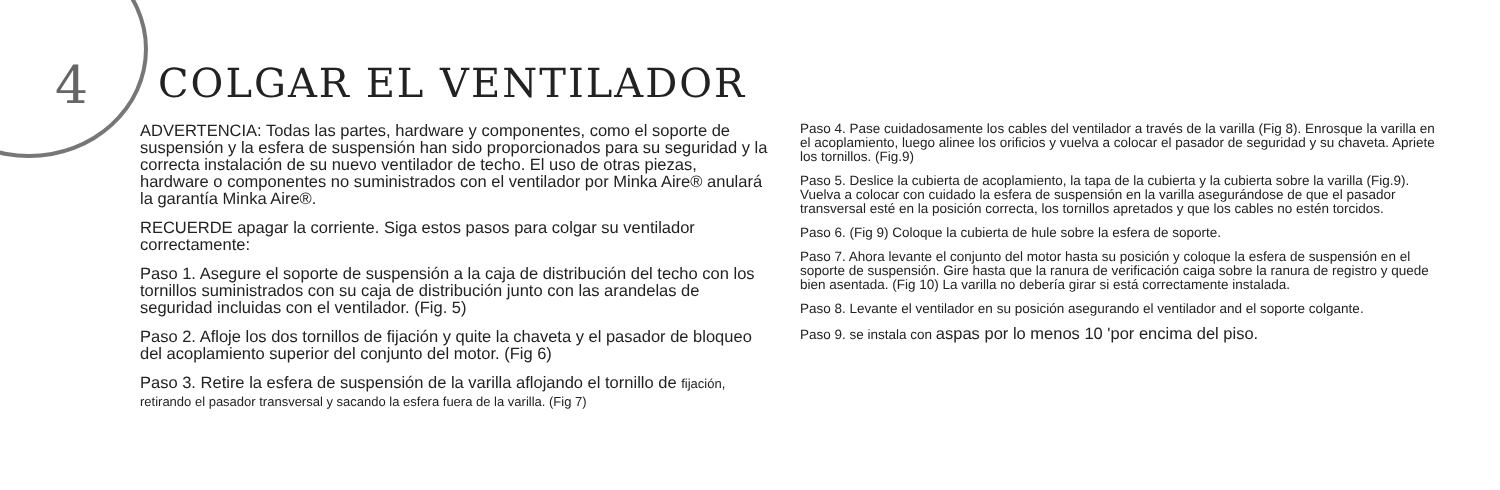4 COLGAR EL VENTILADOR
ADVERTENCIA: Todas las partes, hardware y componentes, como el soporte de suspensión y la esfera de suspensión han sido proporcionados para su seguridad y la correcta instalación de su nuevo ventilador de techo. El uso de otras piezas, hardware o componentes no suministrados con el ventilador por Minka Aire® anulará la garantía Minka Aire®.
RECUERDE apagar la corriente. Siga estos pasos para colgar su ventilador correctamente:
Paso 1. Asegure el soporte de suspensión a la caja de distribución del techo con los tornillos suministrados con su caja de distribución junto con las arandelas de seguridad incluidas con el ventilador. (Fig. 5)
Paso 2. Afloje los dos tornillos de fijación y quite la chaveta y el pasador de bloqueo del acoplamiento superior del conjunto del motor. (Fig 6)
Paso 3. Retire la esfera de suspensión de la varilla aflojando el tornillo de fijación, retirando el pasador transversal y sacando la esfera fuera de la varilla. (Fig 7)
Paso 4. Pase cuidadosamente los cables del ventilador a través de la varilla (Fig 8). Enrosque la varilla en el acoplamiento, luego alinee los orificios y vuelva a colocar el pasador de seguridad y su chaveta. Apriete los tornillos. (Fig.9)
Paso 5. Deslice la cubierta de acoplamiento, la tapa de la cubierta y la cubierta sobre la varilla (Fig.9). Vuelva a colocar con cuidado la esfera de suspensión en la varilla asegurándose de que el pasador transversal esté en la posición correcta, los tornillos apretados y que los cables no estén torcidos.
Paso 6. (Fig 9) Coloque la cubierta de hule sobre la esfera de soporte.
Paso 7. Ahora levante el conjunto del motor hasta su posición y coloque la esfera de suspensión en el soporte de suspensión. Gire hasta que la ranura de verificación caiga sobre la ranura de registro y quede bien asentada. (Fig 10) La varilla no debería girar si está correctamente instalada.
Paso 8. Levante el ventilador en su posición asegurando el ventilador and el soporte colgante.
Paso 9. se instala con aspas por lo menos 10 'por encima del piso.